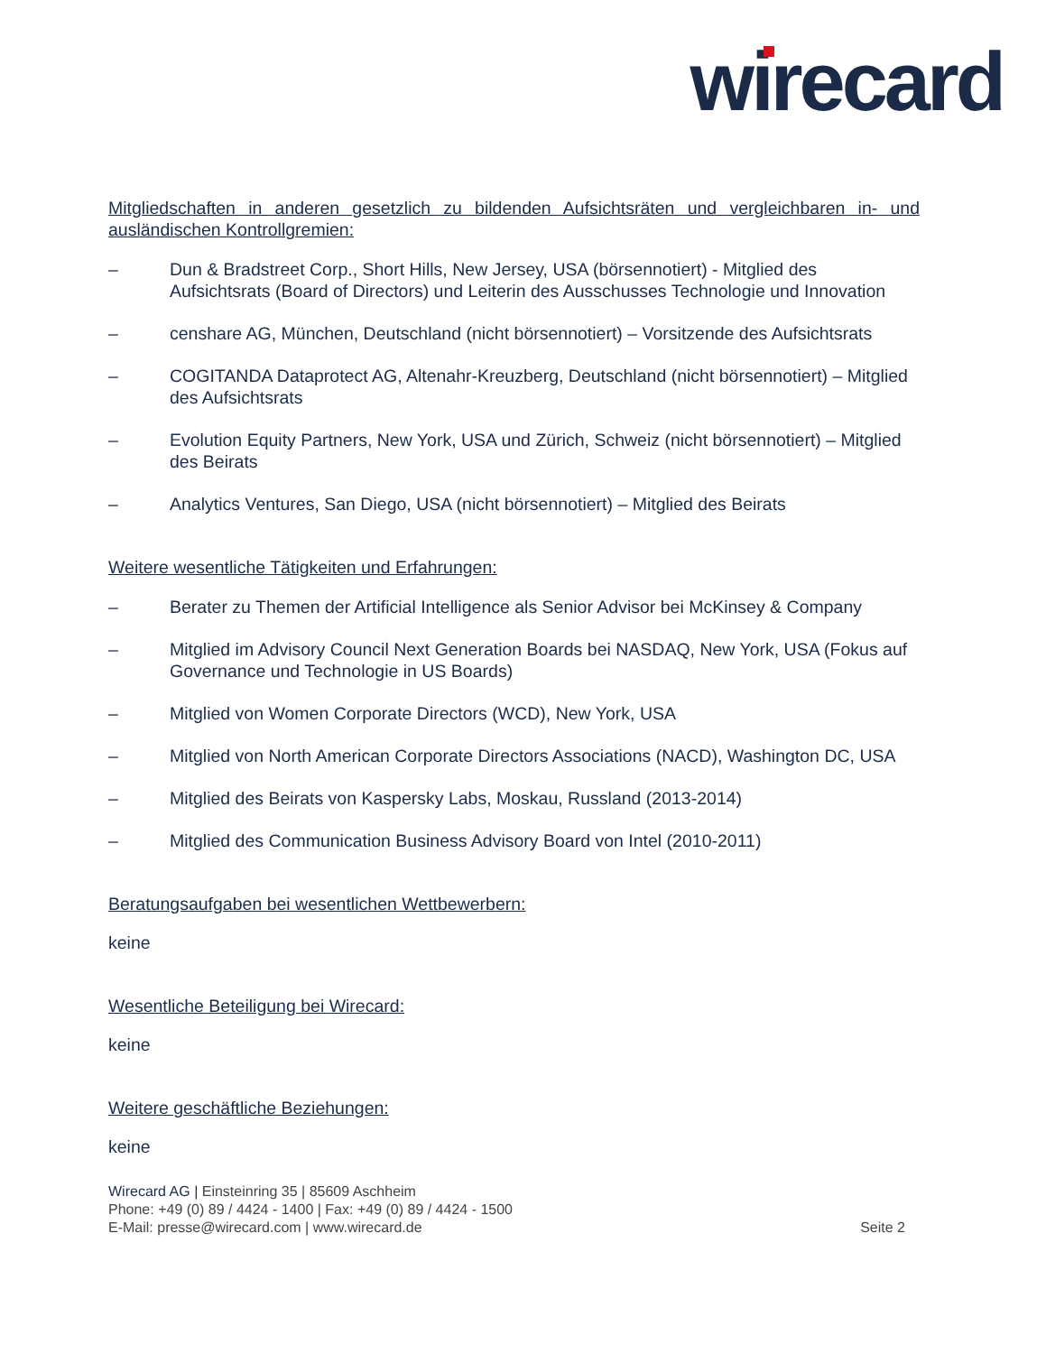wirecard
Mitgliedschaften in anderen gesetzlich zu bildenden Aufsichtsräten und vergleichbaren in- und ausländischen Kontrollgremien:
– Dun & Bradstreet Corp., Short Hills, New Jersey, USA (börsennotiert) - Mitglied des Aufsichtsrats (Board of Directors) und Leiterin des Ausschusses Technologie und Innovation
– censhare AG, München, Deutschland (nicht börsennotiert) – Vorsitzende des Aufsichtsrats
– COGITANDA Dataprotect AG, Altenahr-Kreuzberg, Deutschland (nicht börsennotiert) – Mitglied des Aufsichtsrats
– Evolution Equity Partners, New York, USA und Zürich, Schweiz (nicht börsennotiert) – Mitglied des Beirats
– Analytics Ventures, San Diego, USA (nicht börsennotiert) – Mitglied des Beirats
Weitere wesentliche Tätigkeiten und Erfahrungen:
– Berater zu Themen der Artificial Intelligence als Senior Advisor bei McKinsey & Company
– Mitglied im Advisory Council Next Generation Boards bei NASDAQ, New York, USA (Fokus auf Governance und Technologie in US Boards)
– Mitglied von Women Corporate Directors (WCD), New York, USA
– Mitglied von North American Corporate Directors Associations (NACD), Washington DC, USA
– Mitglied des Beirats von Kaspersky Labs, Moskau, Russland (2013-2014)
– Mitglied des Communication Business Advisory Board von Intel (2010-2011)
Beratungsaufgaben bei wesentlichen Wettbewerbern:
keine
Wesentliche Beteiligung bei Wirecard:
keine
Weitere geschäftliche Beziehungen:
keine
Wirecard AG | Einsteinring 35 | 85609 Aschheim
Phone: +49 (0) 89 / 4424 - 1400 | Fax: +49 (0) 89 / 4424 - 1500
E-Mail: presse@wirecard.com | www.wirecard.de
Seite 2